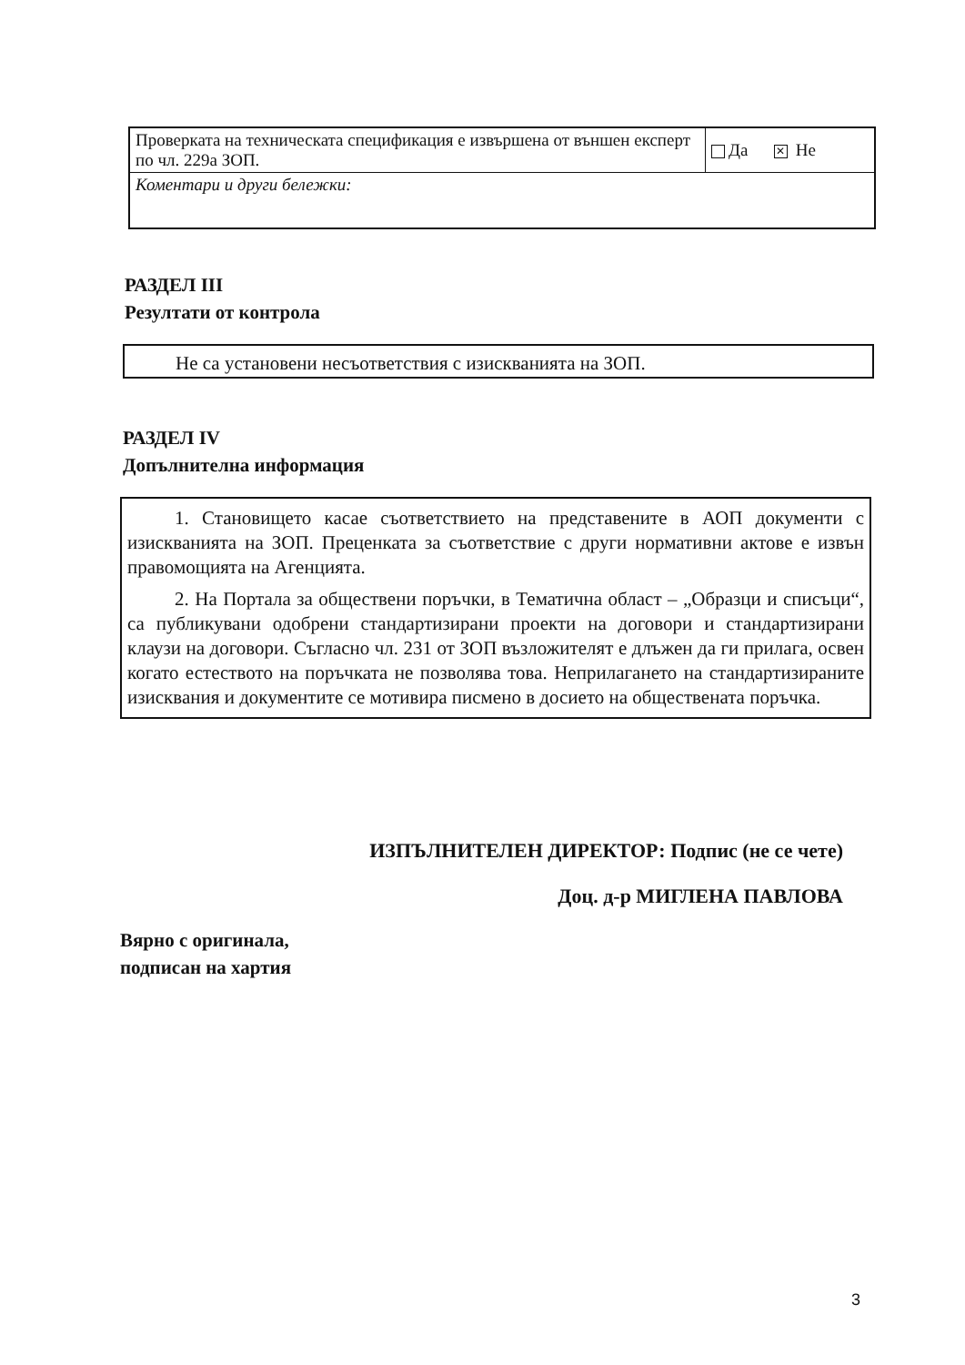| Проверката на техническата спецификация е извършена от външен експерт по чл. 229а ЗОП. | Да ✕ Не |
| Коментари и други бележки: | |
РАЗДЕЛ III
Резултати от контрола
Не са установени несъответствия с изискванията на ЗОП.
РАЗДЕЛ IV
Допълнителна информация
1. Становището касае съответствието на представените в АОП документи с изискванията на ЗОП. Преценката за съответствие с други нормативни актове е извън правомощията на Агенцията.
2. На Портала за обществени поръчки, в Тематична област – „Образци и списъци“, са публикувани одобрени стандартизирани проекти на договори и стандартизирани клаузи на договори. Съгласно чл. 231 от ЗОП възложителят е длъжен да ги прилага, освен когато естеството на поръчката не позволява това. Неприлагането на стандартизираните изисквания и документите се мотивира писмено в досието на обществената поръчка.
ИЗПЪЛНИТЕЛЕН ДИРЕКТОР: Подпис (не се чете)
Доц. д-р МИГЛЕНА ПАВЛОВА
Вярно с оригинала,
подписан на хартия
3